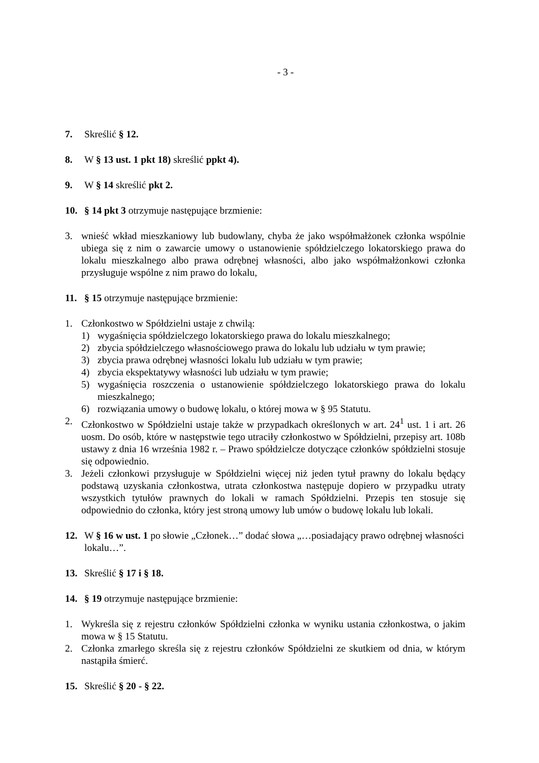- 3 -
7. Skreślić § 12.
8. W § 13 ust. 1 pkt 18) skreślić ppkt 4).
9. W § 14 skreślić pkt 2.
10. § 14 pkt 3 otrzymuje następujące brzmienie:
3. wnieść wkład mieszkaniowy lub budowlany, chyba że jako współmałżonek członka wspólnie ubiega się z nim o zawarcie umowy o ustanowienie spółdzielczego lokatorskiego prawa do lokalu mieszkalnego albo prawa odrębnej własności, albo jako współmałżonkowi członka przysługuje wspólne z nim prawo do lokalu,
11. § 15 otrzymuje następujące brzmienie:
1. Członkostwo w Spółdzielni ustaje z chwilą:
1) wygaśnięcia spółdzielczego lokatorskiego prawa do lokalu mieszkalnego;
2) zbycia spółdzielczego własnościowego prawa do lokalu lub udziału w tym prawie;
3) zbycia prawa odrębnej własności lokalu lub udziału w tym prawie;
4) zbycia ekspektatywy własności lub udziału w tym prawie;
5) wygaśnięcia roszczenia o ustanowienie spółdzielczego lokatorskiego prawa do lokalu mieszkalnego;
6) rozwiązania umowy o budowę lokalu, o której mowa w § 95 Statutu.
2. Członkostwo w Spółdzielni ustaje także w przypadkach określonych w art. 24<sup>1</sup> ust. 1 i art. 26 uosm. Do osób, które w następstwie tego utraciły członkostwo w Spółdzielni, przepisy art. 108b ustawy z dnia 16 września 1982 r. – Prawo spółdzielcze dotyczące członków spółdzielni stosuje się odpowiednio.
3. Jeżeli członkowi przysługuje w Spółdzielni więcej niż jeden tytuł prawny do lokalu będący podstawą uzyskania członkostwa, utrata członkostwa następuje dopiero w przypadku utraty wszystkich tytułów prawnych do lokali w ramach Spółdzielni. Przepis ten stosuje się odpowiednio do członka, który jest stroną umowy lub umów o budowę lokalu lub lokali.
12. W § 16 w ust. 1 po słowie „Członek…” dodać słowa „…posiadający prawo odrębnej własności lokalu…”.
13. Skreślić § 17 i § 18.
14. § 19 otrzymuje następujące brzmienie:
1. Wykreśla się z rejestru członków Spółdzielni członka w wyniku ustania członkostwa, o jakim mowa w § 15 Statutu.
2. Członka zmarłego skreśla się z rejestru członków Spółdzielni ze skutkiem od dnia, w którym nastąpiła śmierć.
15. Skreślić § 20 - § 22.